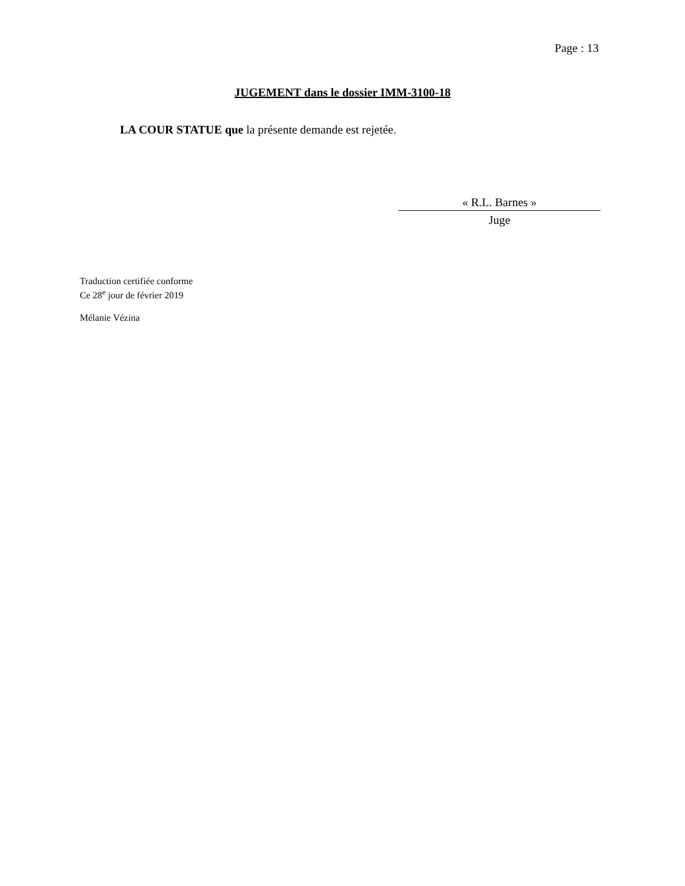Page : 13
JUGEMENT dans le dossier IMM-3100-18
LA COUR STATUE que la présente demande est rejetée.
« R.L. Barnes »
Juge
Traduction certifiée conforme
Ce 28<sup>e</sup> jour de février 2019
Mélanie Vézina